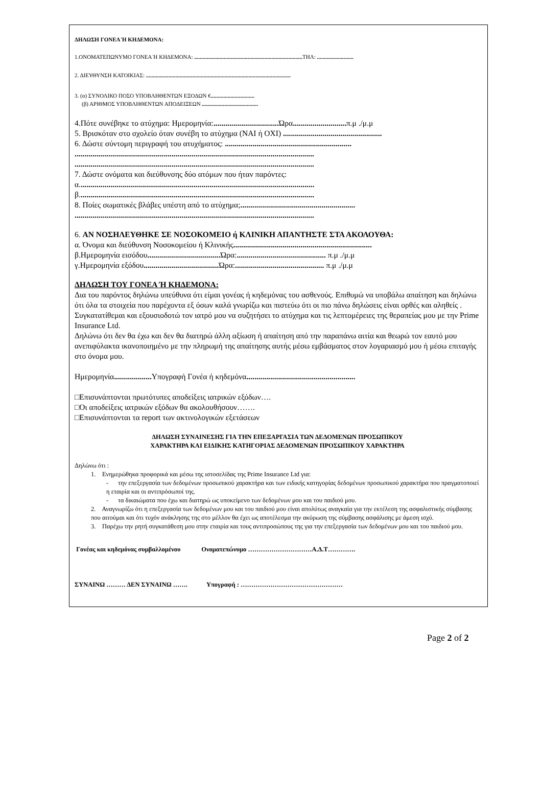ΔΗΛΩΣΗ ΓΟΝΕΑ Ή ΚΗΔΕΜΟΝΑ:
1.ΟΝΟΜΑΤΕΠΩΝΥΜΟ ΓΟΝΕΑ Ή ΚΗΔΕΜΟΝΑ: ............................................................................. ΤΗΛ: ..........................
2. ΔΙΕΥΘΥΝΣΗ ΚΑΤΟΙΚΙΑΣ: .......................................................................................................
3. (α) ΣΥΝΟΛΙΚΟ ΠΟΣΟ ΥΠΟΒΛΗΘΕΝΤΩΝ ΕΞΟΔΩΝ €...............................
(β) ΑΡΙΘΜΟΣ ΥΠΟΒΛΗΘΕΝΤΩΝ ΑΠΟΔΕΙΞΕΩΝ ........................................
4.Πότε συνέβηκε το ατύχημα: Ημερομηνία:................................. Ώρα........................... π.μ ./μ.μ
5. Βρισκόταν στο σχολείο όταν συνέβη το ατύχημα (ΝΑΙ ή ΟΧΙ) ..................................................
6. Δώστε σύντομη περιγραφή του ατυχήματος: ................................................................
.........................................................................................................................
.........................................................................................................................
7. Δώστε ονόματα και διεύθυνσης δύο ατόμων που ήταν παρόντες:
α.......................................................................................................................
β.......................................................................................................................
8. Ποίες σωματικές βλάβες υπέστη από το ατύχημα;..........................................................
.........................................................................................................................
6. ΑΝ ΝΟΣΗΛΕΥΘΗΚΕ ΣΕ ΝΟΣΟΚΟΜΕΙΟ ή ΚΛΙΝΙΚΗ ΑΠΑΝΤΗΣΤΕ ΣΤΑ ΑΚΟΛΟΥΘΑ:
α. Όνομα και διεύθυνση Νοσοκομείου ή Κλινικής......................................................................
β.Ημερομηνία εισόδου..................................... Ώρα:............................................. π.μ ./μ.μ
γ.Ημερομηνία εξόδου...................................... Ώρα:............................................. π.μ ./μ.μ
ΔΗΛΩΣΗ ΤΟΥ ΓΟΝΕΑ Ή ΚΗΔΕΜΟΝΑ:
Δια του παρόντος δηλώνω υπεύθυνα ότι είμαι γονέας ή κηδεμόνας του ασθενούς. Επιθυμώ να υποβάλω απαίτηση και δηλώνω ότι όλα τα στοιχεία που παρέχοντα εξ όσων καλά γνωρίζω και πιστεύω ότι οι πιο πάνω δηλώσεις είναι ορθές και αληθείς .
Συγκατατίθεμαι και εξουσιοδοτώ τον ιατρό μου να συζητήσει το ατύχημα και τις λεπτομέρειες της θεραπείας μου με την Prime Insurance Ltd.
Δηλώνω ότι δεν θα έχω και δεν θα διατηρώ άλλη αξίωση ή απαίτηση από την παραπάνω αιτία και θεωρώ τον εαυτό μου ανεπιφύλακτα ικανοποιημένο με την πληρωμή της απαίτησης αυτής μέσω εμβάσματος στον λογαριασμό μου ή μέσω επιταγής στο όνομα μου.
Ημερομηνία................... Υπογραφή Γονέα ή κηδεμόνα.......................................................
□Επισυνάπτονται πρωτότυπες αποδείξεις ιατρικών εξόδων….
□Οι αποδείξεις ιατρικών εξόδων θα ακολουθήσουν…….
□Επισυνάπτονται τα report των ακτινολογικών εξετάσεων
ΔΗΛΩΣΗ ΣΥΝΑΙΝΕΣΗΣ ΓΙΑ ΤΗΝ ΕΠΕΞΑΡΓΑΣΙΑ ΤΩΝ ΔΕΔΟΜΕΝΩΝ ΠΡΟΣΩΠΙΚΟΥ
ΧΑΡΑΚΤΗΡΑ ΚΑΙ ΕΙΔΙΚΗΣ ΚΑΤΗΓΟΡΙΑΣ ΔΕΔΟΜΕΝΩΝ ΠΡΟΣΩΠΙΚΟΥ ΧΑΡΑΚΤΗΡΑ
Δηλώνω ότι :
1. Ενημερώθηκα προφορικά και μέσω της ιστοσελίδας της Prime Insurance Ltd για:
- την επεξεργασία των δεδομένων προσωπικού χαρακτήρα και των ειδικής κατηγορίας δεδομένων προσωπικού χαρακτήρα που πραγματοποιεί η εταιρία και οι αντιπρόσωποί της.
- τα δικαιώματα που έχω και διατηρώ ως υποκείμενο των δεδομένων μου και του παιδιού μου.
2. Αναγνωρίζω ότι η επεξεργασία των δεδομένων μου και του παιδιού μου είναι απολύτως αναγκαία για την εκτέλεση της ασφαλιστικής σύμβασης που αιτούμαι και ότι τυχόν ανάκλησης της στο μέλλον θα έχει ως αποτέλεσμα την ακύρωση της σύμβασης ασφάλισης με άμεση ισχύ.
3. Παρέχω την ρητή συγκατάθεση μου στην εταιρία και τους αντιπροσώπους της για την επεξεργασία των δεδομένων μου και του παιδιού μου.
Γονέας και κηδεμόνας συμβαλλομένου Ονοματεπώνυμο …………………………Α.Δ.Τ………….
ΣΥΝΑΙΝΩ ……… ΔΕΝ ΣΥΝΑΙΝΩ ……. Υπογραφή : …………………………………………
Page 2 of 2